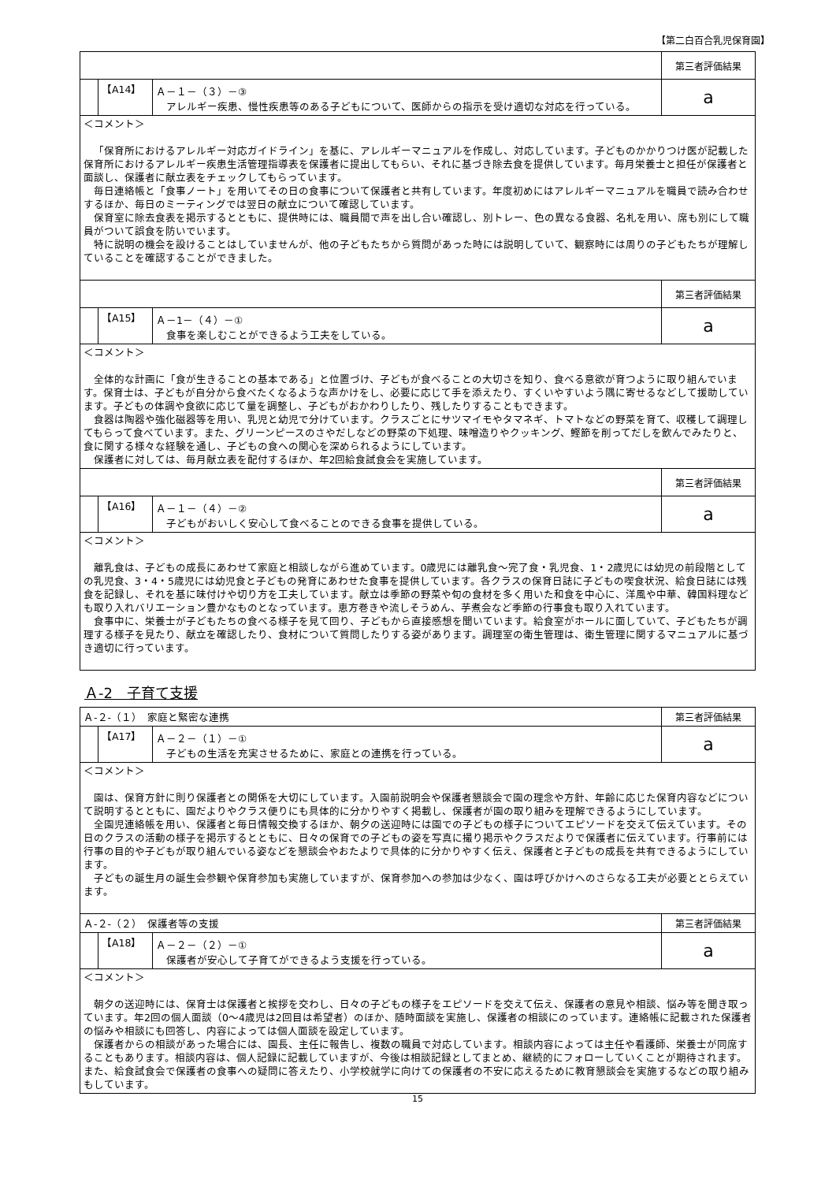【第二白百合乳児保育園】
| | | | 第三者評価結果 |
| | 【A14】 | Ａ－１－（３）－③ アレルギー疾患、慢性疾患等のある子どもについて、医師からの指示を受け適切な対応を行っている。 | a |
| ＜コメント＞ 「保育所におけるアレルギー対応ガイドライン」を基に、アレルギーマニュアルを作成し、対応しています。子どものかかりつけ医が記載した保育所におけるアレルギー疾患生活管理指導表を保護者に提出してもらい、それに基づき除去食を提供しています。毎月栄養士と担任が保護者と面談し、保護者に献立表をチェックしてもらっています。 毎日連絡帳と「食事ノート」を用いてその日の食事について保護者と共有しています。年度初めにはアレルギーマニュアルを職員で読み合わせするほか、毎日のミーティングでは翌日の献立について確認しています。 保育室に除去食表を掲示するとともに、提供時には、職員間で声を出し合い確認し、別トレー、色の異なる食器、名札を用い、席も別にして職員がついて誤食を防いでいます。 特に説明の機会を設けることはしていませんが、他の子どもたちから質問があった時には説明していて、観察時には周りの子どもたちが理解していることを確認することができました。 | | | |
| | | | 第三者評価結果 |
| | 【A15】 | Ａ－1－（４）－① 食事を楽しむことができるよう工夫をしている。 | a |
| ＜コメント＞ 全体的な計画に「食が生きることの基本である」と位置づけ、子どもが食べることの大切さを知り、食べる意欲が育つように取り組んでいます。保育士は、子どもが自分から食べたくなるような声かけをし、必要に応じて手を添えたり、すくいやすいよう隅に寄せるなどして援助しています。子どもの体調や食欲に応じて量を調整し、子どもがおかわりしたり、残したりすることもできます。 食器は陶器や強化磁器等を用い、乳児と幼児で分けています。クラスごとにサツマイモやタマネギ、トマトなどの野菜を育て、収穫して調理してもらって食べています。また、グリーンピースのさやだしなどの野菜の下処理、味噌造りやクッキング、鰹節を削ってだしを飲んでみたりと、食に関する様々な経験を通し、子どもの食への関心を深められるようにしています。 保護者に対しては、毎月献立表を配付するほか、年2回給食試食会を実施しています。 | | | |
| | | | 第三者評価結果 |
| | 【A16】 | Ａ－１－（４）－② 子どもがおいしく安心して食べることのできる食事を提供している。 | a |
| ＜コメント＞ 離乳食は、子どもの成長にあわせて家庭と相談しながら進めています。0歳児には離乳食～完了食・乳児食、1・2歳児には幼児の前段階としての乳児食、3・4・5歳児には幼児食と子どもの発育にあわせた食事を提供しています。各クラスの保育日誌に子どもの喫食状況、給食日誌には残食を記録し、それを基に味付けや切り方を工夫しています。献立は季節の野菜や旬の食材を多く用いた和食を中心に、洋風や中華、韓国料理なども取り入れバリエーション豊かなものとなっています。恵方巻きや流しそうめん、芋煮会など季節の行事食も取り入れています。 食事中に、栄養士が子どもたちの食べる様子を見て回り、子どもから直接感想を聞いています。給食室がホールに面していて、子どもたちが調理する様子を見たり、献立を確認したり、食材について質問したりする姿があります。調理室の衛生管理は、衛生管理に関するマニュアルに基づき適切に行っています。 | | | |
Ａ-2　子育て支援
| Ａ-２-（１） 家庭と緊密な連携 | | | 第三者評価結果 |
| | 【A17】 | Ａ－２－（１）－① 子どもの生活を充実させるために、家庭との連携を行っている。 | a |
| ＜コメント＞ 園は、保育方針に則り保護者との関係を大切にしています。入園前説明会や保護者懇談会で園の理念や方針、年齢に応じた保育内容などについて説明するとともに、園だよりやクラス便りにも具体的に分かりやすく掲載し、保護者が園の取り組みを理解できるようにしています。 全園児連絡帳を用い、保護者と毎日情報交換するほか、朝夕の送迎時には園での子どもの様子についてエピソードを交えて伝えています。その日のクラスの活動の様子を掲示するとともに、日々の保育での子どもの姿を写真に撮り掲示やクラスだよりで保護者に伝えています。行事前には行事の目的や子どもが取り組んでいる姿などを懇談会やおたよりで具体的に分かりやすく伝え、保護者と子どもの成長を共有できるようにしています。 子どもの誕生月の誕生会参観や保育参加も実施していますが、保育参加への参加は少なく、園は呼びかけへのさらなる工夫が必要ととらえています。 | | | |
| Ａ-２-（２） 保護者等の支援 | | | 第三者評価結果 |
| | 【A18】 | Ａ－２－（２）－① 保護者が安心して子育てができるよう支援を行っている。 | a |
| ＜コメント＞ 朝夕の送迎時には、保育士は保護者と挨拶を交わし、日々の子どもの様子をエピソードを交えて伝え、保護者の意見や相談、悩み等を聞き取っています。年2回の個人面談（0～4歳児は2回目は希望者）のほか、随時面談を実施し、保護者の相談にのっています。連絡帳に記載された保護者の悩みや相談にも回答し、内容によっては個人面談を設定しています。 保護者からの相談があった場合には、園長、主任に報告し、複数の職員で対応しています。相談内容によっては主任や看護師、栄養士が同席することもあります。相談内容は、個人記録に記載していますが、今後は相談記録としてまとめ、継続的にフォローしていくことが期待されます。また、給食試食会で保護者の食事への疑問に答えたり、小学校就学に向けての保護者の不安に応えるために教育懇談会を実施するなどの取り組みもしています。 | | | |
15